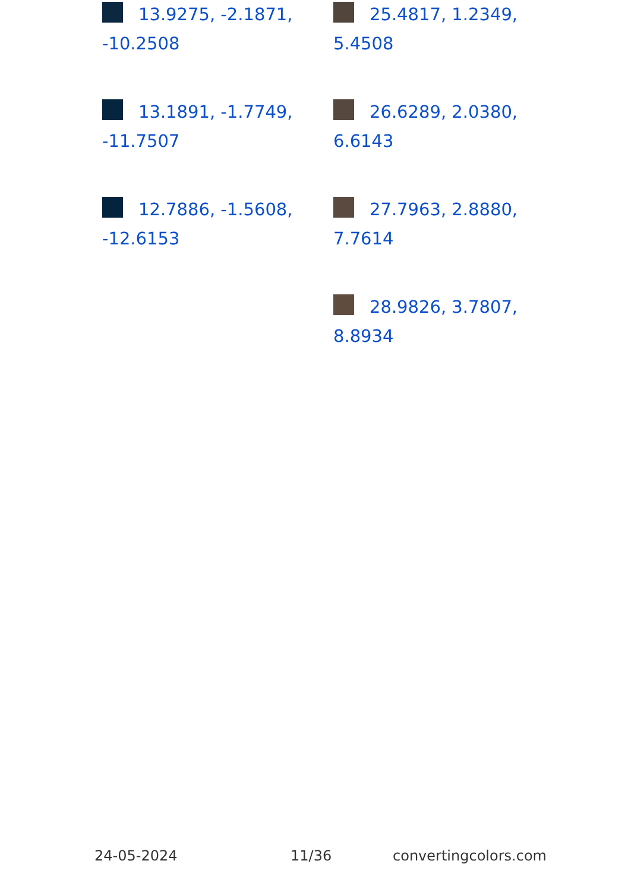13.9275, -2.1871, -10.2508
13.1891, -1.7749, -11.7507
12.7886, -1.5608, -12.6153
25.4817, 1.2349, 5.4508
26.6289, 2.0380, 6.6143
27.7963, 2.8880, 7.7614
28.9826, 3.7807, 8.8934
24-05-2024 11/36 convertingcolors.com